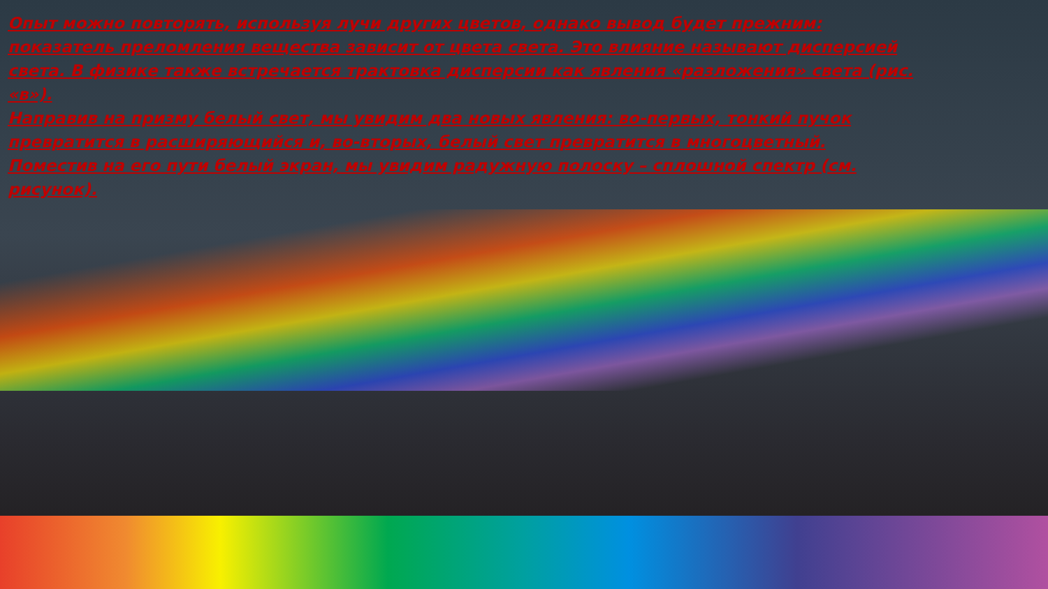Опыт можно повторять, используя лучи других цветов, однако вывод будет прежним: показатель преломления вещества зависит от цвета света. Это влияние называют дисперсией света. В физике также встречается трактовка дисперсии как явления «разложения» света (рис. «в»).
Направив на призму белый свет, мы увидим два новых явления: во-первых, тонкий пучок превратится в расширяющийся и, во-вторых, белый свет превратится в многоцветный. Поместив на его пути белый экран, мы увидим радужную полоску – сплошной спектр (см. рисунок).